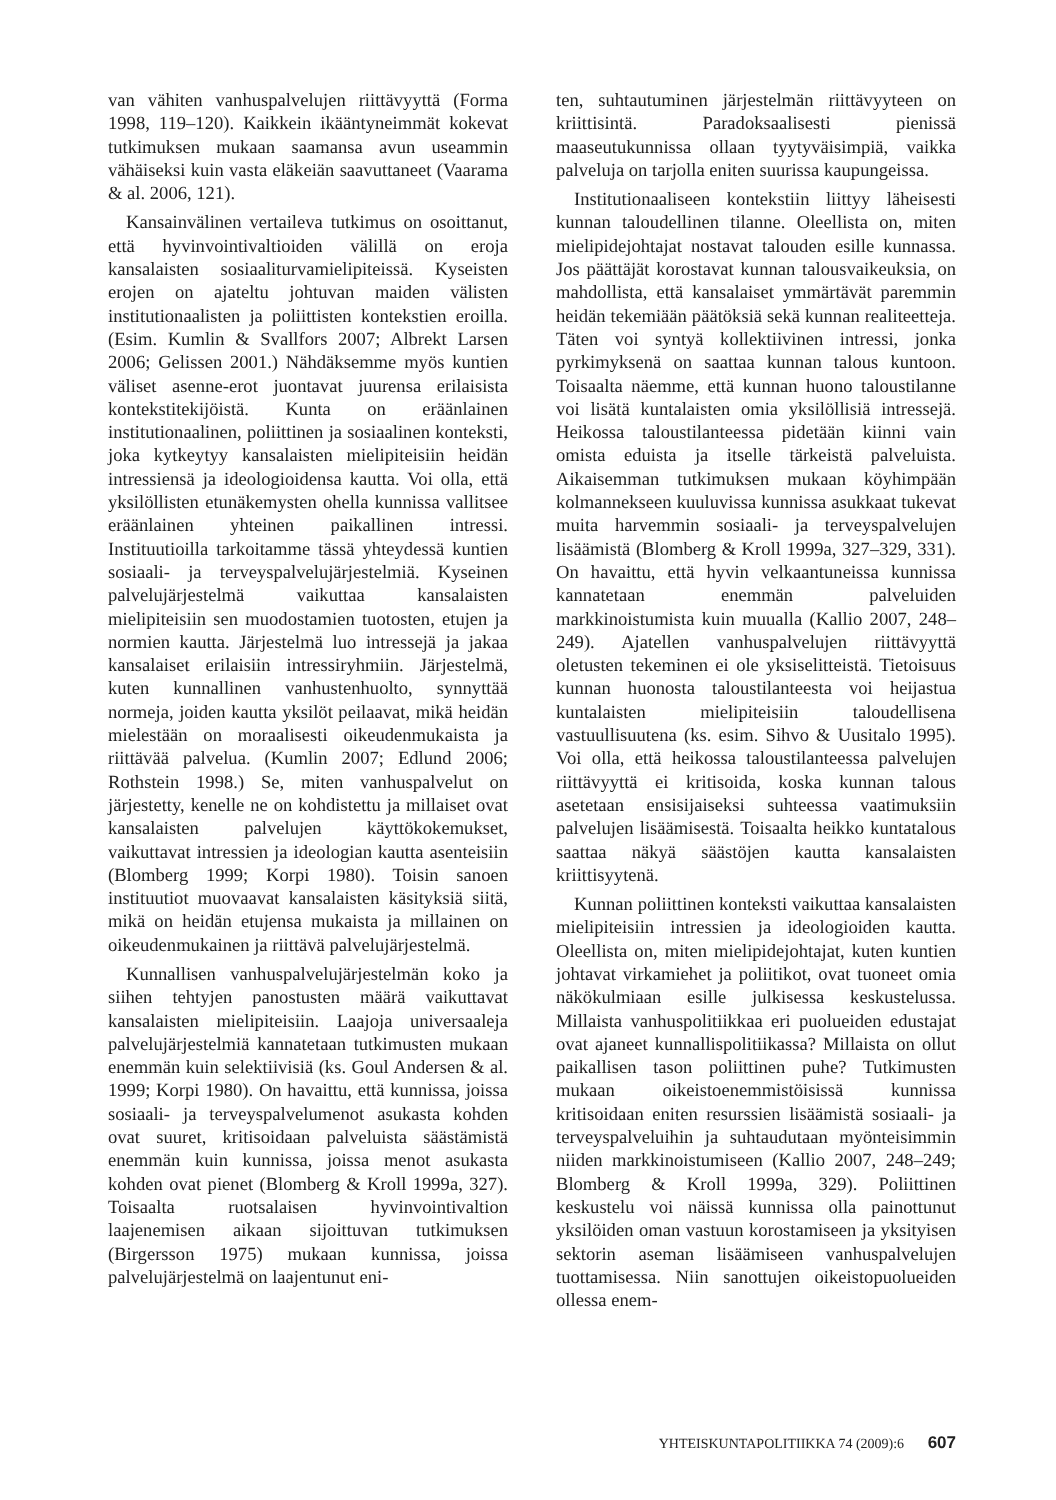van vähiten vanhuspalvelujen riittävyyttä (Forma 1998, 119–120). Kaikkein ikääntyneimmät kokevat tutkimuksen mukaan saamansa avun useammin vähäiseksi kuin vasta eläkeiän saavuttaneet (Vaarama & al. 2006, 121).
Kansainvälinen vertaileva tutkimus on osoittanut, että hyvinvointivaltioiden välillä on eroja kansalaisten sosiaaliturvamielipiteissä. Kyseisten erojen on ajateltu johtuvan maiden välisten institutionaalisten ja poliittisten kontekstien eroilla. (Esim. Kumlin & Svallfors 2007; Albrekt Larsen 2006; Gelissen 2001.) Nähdäksemme myös kuntien väliset asenne-erot juontavat juurensa erilaisista kontekstitekijöistä. Kunta on eräänlainen institutionaalinen, poliittinen ja sosiaalinen konteksti, joka kytkeytyy kansalaisten mielipiteisiin heidän intressiensä ja ideologioidensa kautta. Voi olla, että yksilöllisten etunäkemysten ohella kunnissa vallitsee eräänlainen yhteinen paikallinen intressi. Instituutioilla tarkoitamme tässä yhteydessä kuntien sosiaali- ja terveyspalvelujärjestelmiä. Kyseinen palvelujärjestelmä vaikuttaa kansalaisten mielipiteisiin sen muodostamien tuotosten, etujen ja normien kautta. Järjestelmä luo intressejä ja jakaa kansalaiset erilaisiin intressiryhmiin. Järjestelmä, kuten kunnallinen vanhustenhuolto, synnyttää normeja, joiden kautta yksilöt peilaavat, mikä heidän mielestään on moraalisesti oikeudenmukaista ja riittävää palvelua. (Kumlin 2007; Edlund 2006; Rothstein 1998.) Se, miten vanhuspalvelut on järjestetty, kenelle ne on kohdistettu ja millaiset ovat kansalaisten palvelujen käyttökokemukset, vaikuttavat intressien ja ideologian kautta asenteisiin (Blomberg 1999; Korpi 1980). Toisin sanoen instituutiot muovaavat kansalaisten käsityksiä siitä, mikä on heidän etujensa mukaista ja millainen on oikeudenmukainen ja riittävä palvelujärjestelmä.
Kunnallisen vanhuspalvelujärjestelmän koko ja siihen tehtyjen panostusten määrä vaikuttavat kansalaisten mielipiteisiin. Laajoja universaaleja palvelujärjestelmiä kannatetaan tutkimusten mukaan enemmän kuin selektiivisiä (ks. Goul Andersen & al. 1999; Korpi 1980). On havaittu, että kunnissa, joissa sosiaali- ja terveyspalvelumenot asukasta kohden ovat suuret, kritisoidaan palveluista säästämistä enemmän kuin kunnissa, joissa menot asukasta kohden ovat pienet (Blomberg & Kroll 1999a, 327). Toisaalta ruotsalaisen hyvinvointivaltion laajenemisen aikaan sijoittuvan tutkimuksen (Birgersson 1975) mukaan kunnissa, joissa palvelujärjestelmä on laajentunut eni-
ten, suhtautuminen järjestelmän riittävyyteen on kriittisintä. Paradoksaalisesti pienissä maaseutukunnissa ollaan tyytyväisimpiä, vaikka palveluja on tarjolla eniten suurissa kaupungeissa.
Institutionaaliseen kontekstiin liittyy läheisesti kunnan taloudellinen tilanne. Oleellista on, miten mielipidejohtajat nostavat talouden esille kunnassa. Jos päättäjät korostavat kunnan talousvaikeuksia, on mahdollista, että kansalaiset ymmärtävät paremmin heidän tekemiään päätöksiä sekä kunnan realiteetteja. Täten voi syntyä kollektiivinen intressi, jonka pyrkimyksenä on saattaa kunnan talous kuntoon. Toisaalta näemme, että kunnan huono taloustilanne voi lisätä kuntalaisten omia yksilöllisiä intressejä. Heikossa taloustilanteessa pidetään kiinni vain omista eduista ja itselle tärkeistä palveluista. Aikaisemman tutkimuksen mukaan köyhimpään kolmannekseen kuuluvissa kunnissa asukkaat tukevat muita harvemmin sosiaali- ja terveyspalvelujen lisäämistä (Blomberg & Kroll 1999a, 327–329, 331). On havaittu, että hyvin velkaantuneissa kunnissa kannatetaan enemmän palveluiden markkinoistumista kuin muualla (Kallio 2007, 248–249). Ajatellen vanhuspalvelujen riittävyyttä oletusten tekeminen ei ole yksiselitteistä. Tietoisuus kunnan huonosta taloustilanteesta voi heijastua kuntalaisten mielipiteisiin taloudellisena vastuullisuutena (ks. esim. Sihvo & Uusitalo 1995). Voi olla, että heikossa taloustilanteessa palvelujen riittävyyttä ei kritisoida, koska kunnan talous asetetaan ensisijaiseksi suhteessa vaatimuksiin palvelujen lisäämisestä. Toisaalta heikko kuntatalous saattaa näkyä säästöjen kautta kansalaisten kriittisyytenä.
Kunnan poliittinen konteksti vaikuttaa kansalaisten mielipiteisiin intressien ja ideologioiden kautta. Oleellista on, miten mielipidejohtajat, kuten kuntien johtavat virkamiehet ja poliitikot, ovat tuoneet omia näkökulmiaan esille julkisessa keskustelussa. Millaista vanhuspolitiikkaa eri puolueiden edustajat ovat ajaneet kunnallispolitiikassa? Millaista on ollut paikallisen tason poliittinen puhe? Tutkimusten mukaan oikeistoenemmistöisissä kunnissa kritisoidaan eniten resurssien lisäämistä sosiaali- ja terveyspalveluihin ja suhtaudutaan myönteisimmin niiden markkinoistumiseen (Kallio 2007, 248–249; Blomberg & Kroll 1999a, 329). Poliittinen keskustelu voi näissä kunnissa olla painottunut yksilöiden oman vastuun korostamiseen ja yksityisen sektorin aseman lisäämiseen vanhuspalvelujen tuottamisessa. Niin sanottujen oikeistopuolueiden ollessa enem-
YHTEISKUNTAPOLITIIKKA 74 (2009):6 607